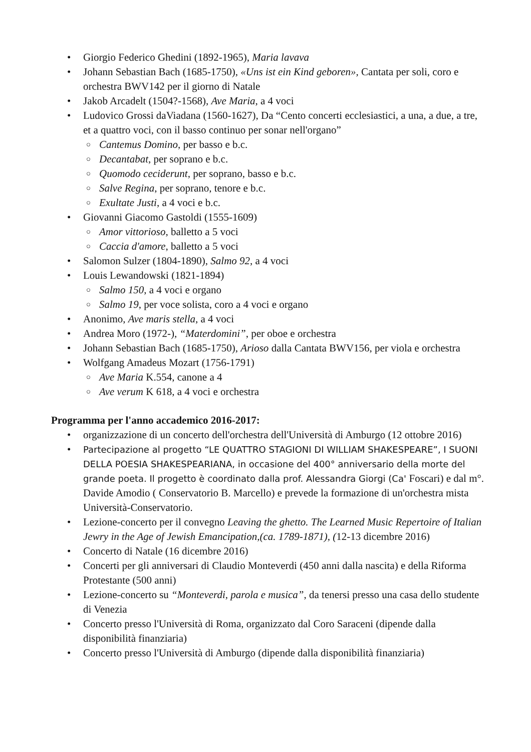• Giorgio Federico Ghedini (1892-1965), Maria lavava
• Johann Sebastian Bach (1685-1750), «Uns ist ein Kind geboren», Cantata per soli, coro e orchestra BWV142 per il giorno di Natale
• Jakob Arcadelt (1504?-1568), Ave Maria, a 4 voci
• Ludovico Grossi daViadana (1560-1627), Da “Cento concerti ecclesiastici, a una, a due, a tre, et a quattro voci, con il basso continuo per sonar nell'organo”
○ Cantemus Domino, per basso e b.c.
○ Decantabat, per soprano e b.c.
○ Quomodo ceciderunt, per soprano, basso e b.c.
○ Salve Regina, per soprano, tenore e b.c.
○ Exultate Justi, a 4 voci e b.c.
• Giovanni Giacomo Gastoldi (1555-1609)
○ Amor vittorioso, balletto a 5 voci
○ Caccia d'amore, balletto a 5 voci
• Salomon Sulzer (1804-1890), Salmo 92, a 4 voci
• Louis Lewandowski (1821-1894)
○ Salmo 150, a 4 voci e organo
○ Salmo 19, per voce solista, coro a 4 voci e organo
• Anonimo, Ave maris stella, a 4 voci
• Andrea Moro (1972-), “Materdomini”, per oboe e orchestra
• Johann Sebastian Bach (1685-1750), Arioso dalla Cantata BWV156, per viola e orchestra
• Wolfgang Amadeus Mozart (1756-1791)
○ Ave Maria K.554, canone a 4
○ Ave verum K 618, a 4 voci e orchestra
Programma per l'anno accademico 2016-2017:
• organizzazione di un concerto dell'orchestra dell'Università di Amburgo (12 ottobre 2016)
• Partecipazione al progetto “LE QUATTRO STAGIONI DI WILLIAM SHAKESPEARE”, I SUONI DELLA POESIA SHAKESPEARIANA, in occasione del 400° anniversario della morte del grande poeta. Il progetto è coordinato dalla prof. Alessandra Giorgi (Ca' Foscari) e dal m°. Davide Amodio ( Conservatorio B. Marcello) e prevede la formazione di un'orchestra mista Università-Conservatorio.
• Lezione-concerto per il convegno Leaving the ghetto. The Learned Music Repertoire of Italian Jewry in the Age of Jewish Emancipation,(ca. 1789-1871), (12-13 dicembre 2016)
• Concerto di Natale (16 dicembre 2016)
• Concerti per gli anniversari di Claudio Monteverdi (450 anni dalla nascita) e della Riforma Protestante (500 anni)
• Lezione-concerto su “Monteverdi, parola e musica”, da tenersi presso una casa dello studente di Venezia
• Concerto presso l'Università di Roma, organizzato dal Coro Saraceni (dipende dalla disponibilità finanziaria)
• Concerto presso l'Università di Amburgo (dipende dalla disponibilità finanziaria)